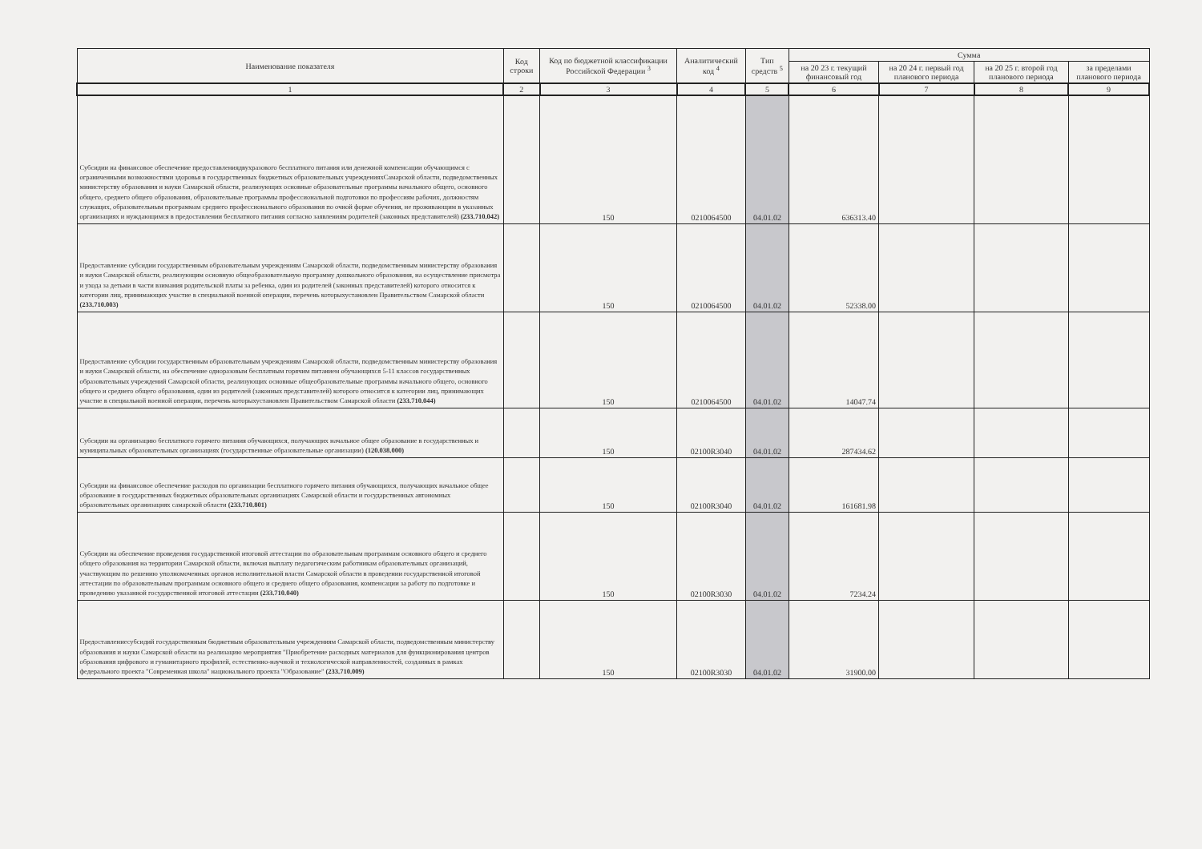| Наименование показателя | Код строки | Код по бюджетной классификации Российской Федерации <sup>3</sup> | Аналитический код <sup>4</sup> | Тип средств <sup>5</sup> | Сумма | | | |
| --- | --- | --- | --- | --- | --- | --- | --- | --- |
| | | | | | на 20 23 г. текущий финансовый год | на 20 24 г. первый год планового периода | на 20 25 г. второй год планового периода | за пределами планового периода |
| 1 | 2 | 3 | 4 | 5 | 6 | 7 | 8 | 9 |
| Субсидии на финансовое обеспечение предоставлениядвухразового бесплатного питания или денежной компенсации обучающимся с ограниченными возможностями здоровья в государственных бюджетных образовательных учрежденияхСамарской области, подведомственных министерству образования и науки Самарской области, реализующих основные образовательные программы начального общего, основного общего, среднего общего образования, образовательные программы профессиональной подготовки по профессиям рабочих, должностям служащих, образовательным программам среднего профессионального образования по очной форме обучения, не проживающим в указанных организациях и нуждающимся в предоставлении бесплатного питания согласно заявлениям родителей (законных представителей) (233.710.042) | | 150 | 0210064500 | 04.01.02 | 636313.40 | | | |
| Предоставление субсидии государственным образовательным учреждениям Самарской области, подведомственным министерству образования и науки Самарской области, реализующим основную общеобразовательную программу дошкольного образования, на осуществление присмотра и ухода за детьми в части взимания родительской платы за ребенка, один из родителей (законных представителей) которого относится к категории лиц, принимающих участие в специальной военной операции, перечень которыхустановлен Правительством Самарской области (233.710.003) | | 150 | 0210064500 | 04.01.02 | 52338.00 | | | |
| Предоставление субсидии государственным образовательным учреждениям Самарской области, подведомственным министерству образования и науки Самарской области, на обеспечение одноразовым бесплатным горячим питанием обучающихся 5-11 классов государственных образовательных учреждений Самарской области, реализующих основные общеобразовательные программы начального общего, основного общего и среднего общего образования, один из родителей (законных представителей) которого относится к категории лиц, принимающих участие в специальной военной операции, перечень которыхустановлен Правительством Самарской области (233.710.044) | | 150 | 0210064500 | 04.01.02 | 14047.74 | | | |
| Субсидии на организацию бесплатного горячего питания обучающихся, получающих начальное общее образование в государственных и муниципальных образовательных организациях (государственные образовательные организации) (120.038.000) | | 150 | 02100R3040 | 04.01.02 | 287434.62 | | | |
| Субсидии на финансовое обеспечение расходов по организации бесплатного горячего питания обучающихся, получающих начальное общее образование в государственных бюджетных образовательных организациях Самарской области и государственных автономных образовательных организациях самарской области (233.710.801) | | 150 | 02100R3040 | 04.01.02 | 161681.98 | | | |
| Субсидии на обеспечение проведения государственной итоговой аттестации по образовательным программам основного общего и среднего общего образования на территории Самарской области, включая выплату педагогическим работникам образовательных организаций, участвующим по решению уполномоченных органов исполнительной власти Самарской области в проведении государственной итоговой аттестации по образовательным программам основного общего и среднего общего образования, компенсации за работу по подготовке и проведению указанной государственной итоговой аттестации (233.710.040) | | 150 | 02100R3030 | 04.01.02 | 7234.24 | | | |
| Предоставлениесубсидий государственным бюджетным образовательным учреждениям Самарской области, подведомственным министерству образования и науки Самарской области на реализацию мероприятия "Приобретение расходных материалов для функционирования центров образования цифрового и гуманитарного профилей, естественно-научной и технологической направленностей, созданных в рамках федерального проекта "Современная школа" национального проекта "Образование" (233.710.009) | | 150 | 02100R3030 | 04.01.02 | 31900.00 | | | |